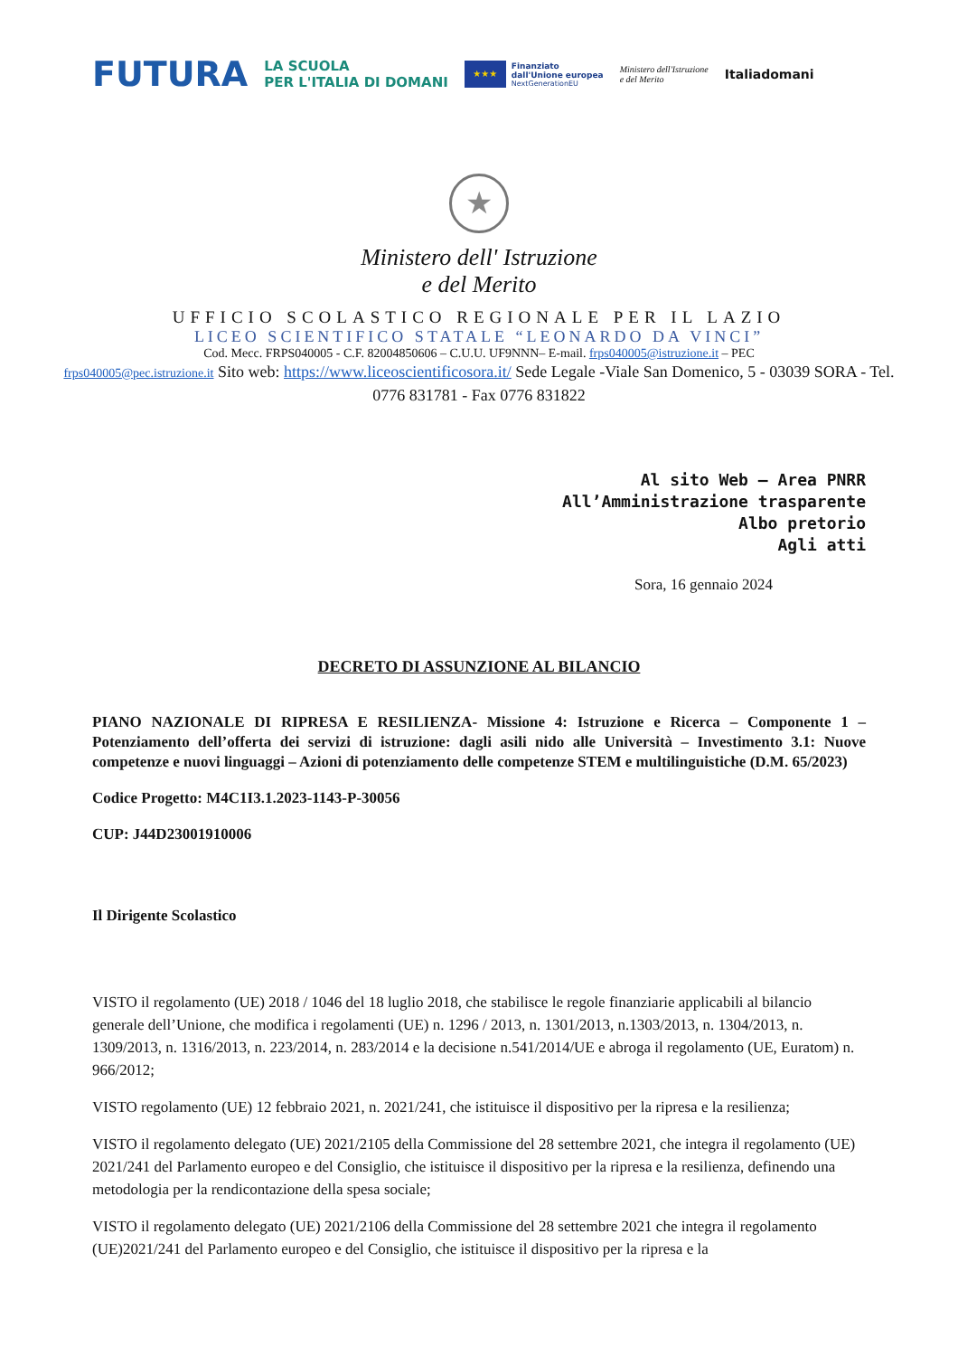FUTURA
LA SCUOLA
PER L'ITALIA DI DOMANI
★★★
Finanziato
dall'Unione europea
NextGenerationEU
Ministero dell'Istruzione
e del Merito
Italiadomani
★
Ministero dell' Istruzione
e del Merito
UFFICIO SCOLASTICO REGIONALE PER IL LAZIO
LICEO SCIENTIFICO STATALE “LEONARDO DA VINCI”
Cod. Mecc. FRPS040005 - C.F. 82004850606 – C.U.U. UF9NNN– E-mail. frps040005@istruzione.it – PEC
frps040005@pec.istruzione.it Sito web: https://www.liceoscientificosora.it/ Sede Legale -Viale San Domenico, 5 - 03039 SORA - Tel. 0776 831781 - Fax 0776 831822
Al sito Web – Area PNRR
All’Amministrazione trasparente
Albo pretorio
Agli atti
Sora, 16 gennaio 2024
DECRETO DI ASSUNZIONE AL BILANCIO
PIANO NAZIONALE DI RIPRESA E RESILIENZA- Missione 4: Istruzione e Ricerca – Componente 1 – Potenziamento dell’offerta dei servizi di istruzione: dagli asili nido alle Università – Investimento 3.1: Nuove competenze e nuovi linguaggi – Azioni di potenziamento delle competenze STEM e multilinguistiche (D.M. 65/2023)
Codice Progetto: M4C1I3.1.2023-1143-P-30056
CUP: J44D23001910006
Il Dirigente Scolastico
VISTO il regolamento (UE) 2018 / 1046 del 18 luglio 2018, che stabilisce le regole finanziarie applicabili al bilancio generale dell’Unione, che modifica i regolamenti (UE) n. 1296 / 2013, n. 1301/2013, n.1303/2013, n. 1304/2013, n. 1309/2013, n. 1316/2013, n. 223/2014, n. 283/2014 e la decisione n.541/2014/UE e abroga il regolamento (UE, Euratom) n. 966/2012;
VISTO regolamento (UE) 12 febbraio 2021, n. 2021/241, che istituisce il dispositivo per la ripresa e la resilienza;
VISTO il regolamento delegato (UE) 2021/2105 della Commissione del 28 settembre 2021, che integra il regolamento (UE) 2021/241 del Parlamento europeo e del Consiglio, che istituisce il dispositivo per la ripresa e la resilienza, definendo una metodologia per la rendicontazione della spesa sociale;
VISTO il regolamento delegato (UE) 2021/2106 della Commissione del 28 settembre 2021 che integra il regolamento (UE)2021/241 del Parlamento europeo e del Consiglio, che istituisce il dispositivo per la ripresa e la